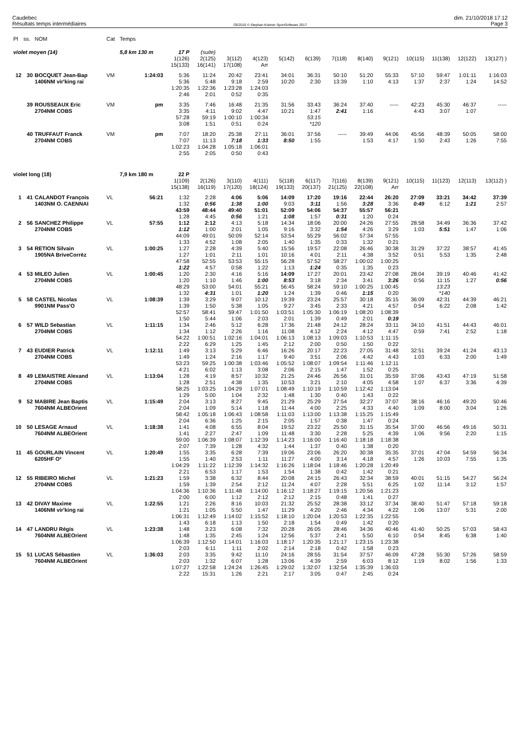Caudebec
Résultats temps intermédiaires
OE2010 © Stephan Krämer SportSoftware 2017
dim. 21/10/2018 17:12
Page 3
| Pl | ss. | NOM | Cat | Temps | | | | | | | | | | | | | |
| --- | --- | --- | --- | --- | --- | --- | --- | --- | --- | --- | --- | --- | --- | --- | --- | --- | --- |
| violet moyen (14) | | | | 5,8 km 130 m | 17 P | (suite) | | | | | | | | | | | |
| | | | | | 1(126) | 2(125) | 3(112) | 4(123) | 5(142) | 6(139) | 7(118) | 8(140) | 9(121) | 10(115) | 11(138) | 12(122) | 13(127) ) |
| | | | | | 15(133) | 16(141) | 17(108) | Arr | | | | | | | | | |
| 12 | 30 | BOCQUET Jean-Bap | VM | 1:24:03 | 5:36 | 11:24 | 20:42 | 23:41 | 34:01 | 36:31 | 50:10 | 51:20 | 55:33 | 57:10 | 59:47 | 1:01:11 | 1:16:03 |
| | | 1406NM vir'king rai | | | 5:36 | 5:48 | 9:18 | 2:59 | 10:20 | 2:30 | 13:39 | 1:10 | 4:13 | 1:37 | 2:37 | 1:24 | 14:52 |
| | | | | | 1:20:35 | 1:22:36 | 1:23:28 | 1:24:03 | | | | | | | | | |
| | | | | | 2:46 | 2:01 | 0:52 | 0:35 | | | | | | | | | |
| | 39 | ROUSSEAUX Eric | VM | pm | 3:35 | 7:46 | 16:48 | 21:35 | 31:56 | 33:43 | 36:24 | 37:40 | ----- | 42:23 | 45:30 | 46:37 | ----- |
| | | 2704NM COBS | | | 3:35 | 4:11 | 9:02 | 4:47 | 10:21 | 1:47 | 2:41 | 1:16 | | 4:43 | 3:07 | 1:07 | |
| | | | | | 57:28 | 59:19 | 1:00:10 | 1:00:34 | | 53:15 | | | | | | | |
| | | | | | 3:08 | 1:51 | 0:51 | 0:24 | | *120 | | | | | | | |
| | 40 | TRUFFAUT Franck | VM | pm | 7:07 | 18:20 | 25:38 | 27:11 | 36:01 | 37:56 | ----- | 39:49 | 44:06 | 45:56 | 48:39 | 50:05 | 58:00 |
| | | 2704NM COBS | | | 7:07 | 11:13 | 7:18 | 1:33 | 8:50 | 1:55 | | 1:53 | 4:17 | 1:50 | 2:43 | 1:26 | 7:55 |
| | | | | | 1:02:23 | 1:04:28 | 1:05:18 | 1:06:01 | | | | | | | | | |
| | | | | | 2:55 | 2:05 | 0:50 | 0:43 | | | | | | | | | |
| violet long (18) | | | | 7,9 km 180 m | 22 P | | | | | | | | | | | | |
| | | | | | 1(109) | 2(126) | 3(110) | 4(111) | 5(118) | 6(117) | 7(116) | 8(139) | 9(121) | 10(115) | 11(123) | 12(113) | 13(112) ) |
| | | | | | 15(138) | 16(119) | 17(120) | 18(124) | 19(133) | 20(137) | 21(125) | 22(108) | Arr | | | | |
| 1 | 41 | CALANDOT François | VL | 56:21 | 1:32 | 2:28 | 4:06 | 5:06 | 14:09 | 17:20 | 19:16 | 22:44 | 26:20 | 27:09 | 33:21 | 34:42 | 37:39 |
| | | 1403NM O. CAENNAI | | | 1:32 | 0:56 | 1:38 | 1:00 | 9:03 | 3:11 | 1:56 | 3:28 | 3:36 | 0:49 | 6:12 | 1:21 | 2:57 |
| | | | | | 43:59 | 48:44 | 49:40 | 51:01 | 52:09 | 54:06 | 54:37 | 55:57 | 56:21 | | | | |
| | | | | | 1:28 | 4:45 | 0:56 | 1:21 | 1:08 | 1:57 | 0:31 | 1:20 | 0:24 | | | | |
| 2 | 56 | SANCHEZ Philippe | VL | 57:55 | 1:12 | 2:12 | 4:13 | 5:18 | 14:34 | 18:06 | 20:00 | 24:26 | 27:55 | 28:58 | 34:49 | 36:36 | 37:42 |
| | | 2704NM COBS | | | 1:12 | 1:00 | 2:01 | 1:05 | 9:16 | 3:32 | 1:54 | 4:26 | 3:29 | 1:03 | 5:51 | 1:47 | 1:06 |
| | | | | | 44:09 | 49:01 | 50:09 | 52:14 | 53:54 | 55:29 | 56:02 | 57:34 | 57:55 | | | | |
| | | | | | 1:33 | 4:52 | 1:08 | 2:05 | 1:40 | 1:35 | 0:33 | 1:32 | 0:21 | | | | |
| 3 | 54 | RETION Silvain | VL | 1:00:25 | 1:27 | 2:28 | 4:39 | 5:40 | 15:56 | 19:57 | 22:08 | 26:46 | 30:38 | 31:29 | 37:22 | 38:57 | 41:45 |
| | | 1905NA BriveCorrèz | | | 1:27 | 1:01 | 2:11 | 1:01 | 10:16 | 4:01 | 2:11 | 4:38 | 3:52 | 0:51 | 5:53 | 1:35 | 2:48 |
| | | | | | 47:58 | 52:55 | 53:53 | 55:15 | 56:28 | 57:52 | 58:27 | 1:00:02 | 1:00:25 | | | | |
| | | | | | 1:22 | 4:57 | 0:58 | 1:22 | 1:13 | 1:24 | 0:35 | 1:35 | 0:23 | | | | |
| 4 | 53 | MILEO Julien | VL | 1:00:45 | 1:20 | 2:30 | 4:16 | 5:16 | 14:09 | 17:27 | 20:01 | 23:42 | 27:08 | 28:04 | 39:19 | 40:46 | 41:42 |
| | | 2704NM COBS | | | 1:20 | 1:10 | 1:46 | 1:00 | 8:53 | 3:18 | 2:34 | 3:41 | 3:26 | 0:56 | 11:15 | 1:27 | 0:56 |
| | | | | | 48:29 | 53:00 | 54:01 | 55:21 | 56:45 | 58:24 | 59:10 | 1:00:25 | 1:00:45 | | 13:23 | | |
| | | | | | 1:32 | 4:31 | 1:01 | 1:20 | 1:24 | 1:39 | 0:46 | 1:15 | 0:20 | | *140 | | |
| 5 | 58 | CASTEL Nicolas | VL | 1:08:39 | 1:39 | 3:29 | 9:07 | 10:12 | 19:39 | 23:24 | 25:57 | 30:18 | 35:15 | 36:09 | 42:31 | 44:39 | 46:21 |
| | | 9901NM Pass'O | | | 1:39 | 1:50 | 5:38 | 1:05 | 9:27 | 3:45 | 2:33 | 4:21 | 4:57 | 0:54 | 6:22 | 2:08 | 1:42 |
| | | | | | 52:57 | 58:41 | 59:47 | 1:01:50 | 1:03:51 | 1:05:30 | 1:06:19 | 1:08:20 | 1:08:39 | | | | |
| | | | | | 1:50 | 5:44 | 1:06 | 2:03 | 2:01 | 1:39 | 0:49 | 2:01 | 0:19 | | | | |
| 6 | 57 | WILD Sebastian | VL | 1:11:15 | 1:34 | 2:46 | 5:12 | 6:28 | 17:36 | 21:48 | 24:12 | 28:24 | 33:11 | 34:10 | 41:51 | 44:43 | 46:01 |
| | | 2704NM COBS | | | 1:34 | 1:12 | 2:26 | 1:16 | 11:08 | 4:12 | 2:24 | 4:12 | 4:47 | 0:59 | 7:41 | 2:52 | 1:18 |
| | | | | | 54:22 | 1:00:51 | 1:02:16 | 1:04:01 | 1:06:13 | 1:08:13 | 1:09:03 | 1:10:53 | 1:11:15 | | | | |
| | | | | | 2:22 | 6:29 | 1:25 | 1:45 | 2:12 | 2:00 | 0:50 | 1:50 | 0:22 | | | | |
| 7 | 43 | EUDIER Patrick | VL | 1:12:11 | 1:49 | 3:13 | 5:29 | 6:46 | 16:26 | 20:17 | 22:23 | 27:05 | 31:48 | 32:51 | 39:24 | 41:24 | 43:13 |
| | | 2704NM COBS | | | 1:49 | 1:24 | 2:16 | 1:17 | 9:40 | 3:51 | 2:06 | 4:42 | 4:43 | 1:03 | 6:33 | 2:00 | 1:49 |
| | | | | | 53:23 | 59:25 | 1:00:38 | 1:03:46 | 1:05:52 | 1:08:07 | 1:09:54 | 1:11:46 | 1:12:11 | | | | |
| | | | | | 4:21 | 6:02 | 1:13 | 3:08 | 2:06 | 2:15 | 1:47 | 1:52 | 0:25 | | | | |
| 8 | 49 | LEMAISTRE Alexand | VL | 1:13:04 | 1:28 | 4:19 | 8:57 | 10:32 | 21:25 | 24:46 | 26:56 | 31:01 | 35:59 | 37:06 | 43:43 | 47:19 | 51:58 |
| | | 2704NM COBS | | | 1:28 | 2:51 | 4:38 | 1:35 | 10:53 | 3:21 | 2:10 | 4:05 | 4:58 | 1:07 | 6:37 | 3:36 | 4:39 |
| | | | | | 58:25 | 1:03:25 | 1:04:29 | 1:07:01 | 1:08:49 | 1:10:19 | 1:10:59 | 1:12:42 | 1:13:04 | | | | |
| | | | | | 1:29 | 5:00 | 1:04 | 2:32 | 1:48 | 1:30 | 0:40 | 1:43 | 0:22 | | | | |
| 9 | 52 | MABIRE Jean Baptis | VL | 1:15:49 | 2:04 | 3:13 | 8:27 | 9:45 | 21:29 | 25:29 | 27:54 | 32:27 | 37:07 | 38:16 | 46:16 | 49:20 | 50:46 |
| | | 7604NM ALBEOrient | | | 2:04 | 1:09 | 5:14 | 1:18 | 11:44 | 4:00 | 2:25 | 4:33 | 4:40 | 1:09 | 8:00 | 3:04 | 1:26 |
| | | | | | 58:42 | 1:05:18 | 1:06:43 | 1:08:58 | 1:11:03 | 1:13:00 | 1:13:38 | 1:15:25 | 1:15:49 | | | | |
| | | | | | 2:04 | 6:36 | 1:25 | 2:15 | 2:05 | 1:57 | 0:38 | 1:47 | 0:24 | | | | |
| 10 | 50 | LESAGE Arnaud | VL | 1:18:38 | 1:41 | 4:08 | 6:55 | 8:04 | 19:52 | 23:22 | 25:50 | 31:15 | 35:54 | 37:00 | 46:56 | 49:16 | 50:31 |
| | | 7604NM ALBEOrient | | | 1:41 | 2:27 | 2:47 | 1:09 | 11:48 | 3:30 | 2:28 | 5:25 | 4:39 | 1:06 | 9:56 | 2:20 | 1:15 |
| | | | | | 59:00 | 1:06:39 | 1:08:07 | 1:12:39 | 1:14:23 | 1:16:00 | 1:16:40 | 1:18:18 | 1:18:38 | | | | |
| | | | | | 2:07 | 7:39 | 1:28 | 4:32 | 1:44 | 1:37 | 0:40 | 1:38 | 0:20 | | | | |
| 11 | 45 | GOURLAIN Vincent | VL | 1:20:49 | 1:55 | 3:35 | 6:28 | 7:39 | 19:06 | 23:06 | 26:20 | 30:38 | 35:35 | 37:01 | 47:04 | 54:59 | 56:34 |
| | | 6205HF O² | | | 1:55 | 1:40 | 2:53 | 1:11 | 11:27 | 4:00 | 3:14 | 4:18 | 4:57 | 1:26 | 10:03 | 7:55 | 1:35 |
| | | | | | 1:04:29 | 1:11:22 | 1:12:39 | 1:14:32 | 1:16:26 | 1:18:04 | 1:18:46 | 1:20:28 | 1:20:49 | | | | |
| | | | | | 2:21 | 6:53 | 1:17 | 1:53 | 1:54 | 1:38 | 0:42 | 1:42 | 0:21 | | | | |
| 12 | 55 | RIBEIRO Michel | VL | 1:21:23 | 1:59 | 3:38 | 6:32 | 8:44 | 20:08 | 24:15 | 26:43 | 32:34 | 38:59 | 40:01 | 51:15 | 54:27 | 56:24 |
| | | 2704NM COBS | | | 1:59 | 1:39 | 2:54 | 2:12 | 11:24 | 4:07 | 2:28 | 5:51 | 6:25 | 1:02 | 11:14 | 3:12 | 1:57 |
| | | | | | 1:04:36 | 1:10:36 | 1:11:48 | 1:14:00 | 1:16:12 | 1:18:27 | 1:19:15 | 1:20:56 | 1:21:23 | | | | |
| | | | | | 2:00 | 6:00 | 1:12 | 2:12 | 2:12 | 2:15 | 0:48 | 1:41 | 0:27 | | | | |
| 13 | 42 | DIVAY Maxime | VL | 1:22:55 | 1:21 | 2:26 | 8:16 | 10:03 | 21:32 | 25:52 | 28:38 | 33:12 | 37:34 | 38:40 | 51:47 | 57:18 | 59:18 |
| | | 1406NM vir'king rai | | | 1:21 | 1:05 | 5:50 | 1:47 | 11:29 | 4:20 | 2:46 | 4:34 | 4:22 | 1:06 | 13:07 | 5:31 | 2:00 |
| | | | | | 1:06:31 | 1:12:49 | 1:14:02 | 1:15:52 | 1:18:10 | 1:20:04 | 1:20:53 | 1:22:35 | 1:22:55 | | | | |
| | | | | | 1:43 | 6:18 | 1:13 | 1:50 | 2:18 | 1:54 | 0:49 | 1:42 | 0:20 | | | | |
| 14 | 47 | LANDRU Régis | VL | 1:23:38 | 1:48 | 3:23 | 6:08 | 7:32 | 20:28 | 26:05 | 28:46 | 34:36 | 40:46 | 41:40 | 50:25 | 57:03 | 58:43 |
| | | 7604NM ALBEOrient | | | 1:48 | 1:35 | 2:45 | 1:24 | 12:56 | 5:37 | 2:41 | 5:50 | 6:10 | 0:54 | 8:45 | 6:38 | 1:40 |
| | | | | | 1:06:39 | 1:12:50 | 1:14:01 | 1:16:03 | 1:18:17 | 1:20:35 | 1:21:17 | 1:23:15 | 1:23:38 | | | | |
| | | | | | 2:03 | 6:11 | 1:11 | 2:02 | 2:14 | 2:18 | 0:42 | 1:58 | 0:23 | | | | |
| 15 | 51 | LUCAS Sébastien | VL | 1:36:03 | 2:03 | 3:35 | 9:42 | 11:10 | 24:16 | 28:55 | 31:54 | 37:57 | 46:09 | 47:28 | 55:30 | 57:26 | 58:59 |
| | | 7604NM ALBEOrient | | | 2:03 | 1:32 | 6:07 | 1:28 | 13:06 | 4:39 | 2:59 | 6:03 | 8:12 | 1:19 | 8:02 | 1:56 | 1:33 |
| | | | | | 1:07:27 | 1:22:58 | 1:24:24 | 1:26:45 | 1:29:02 | 1:32:07 | 1:32:54 | 1:35:39 | 1:36:03 | | | | |
| | | | | | 2:22 | 15:31 | 1:26 | 2:21 | 2:17 | 3:05 | 0:47 | 2:45 | 0:24 | | | | |